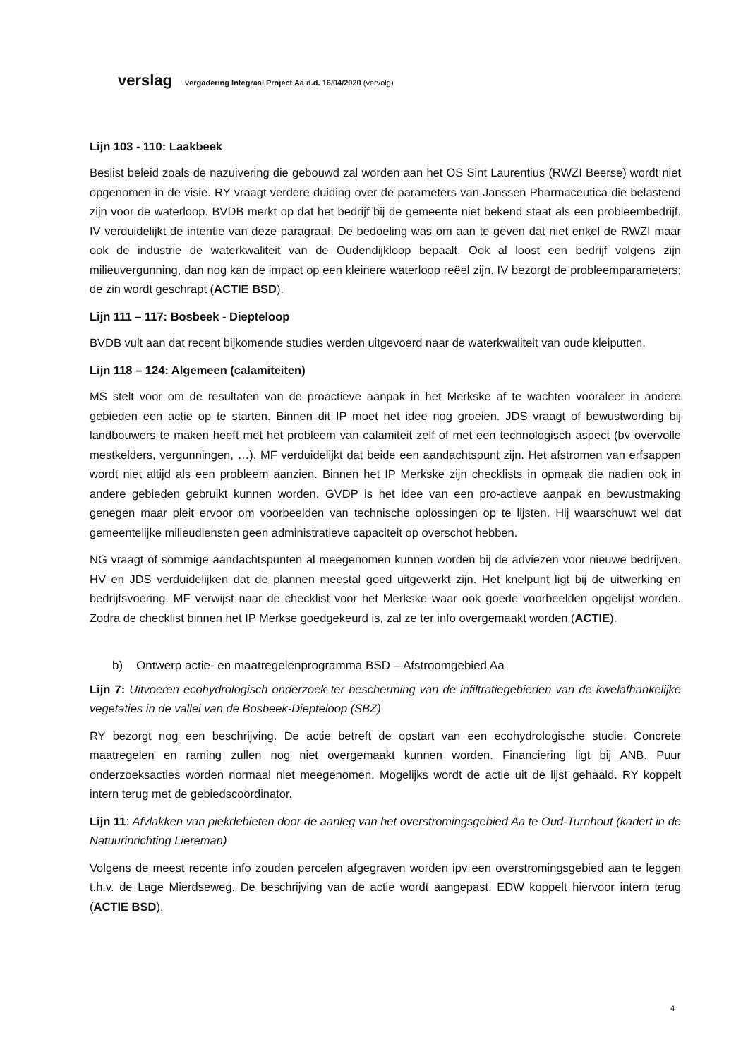verslag vergadering Integraal Project Aa d.d. 16/04/2020 (vervolg)
Lijn 103 - 110: Laakbeek
Beslist beleid zoals de nazuivering die gebouwd zal worden aan het OS Sint Laurentius (RWZI Beerse) wordt niet opgenomen in de visie. RY vraagt verdere duiding over de parameters van Janssen Pharmaceutica die belastend zijn voor de waterloop. BVDB merkt op dat het bedrijf bij de gemeente niet bekend staat als een probleembedrijf. IV verduidelijkt de intentie van deze paragraaf. De bedoeling was om aan te geven dat niet enkel de RWZI maar ook de industrie de waterkwaliteit van de Oudendijkloop bepaalt. Ook al loost een bedrijf volgens zijn milieuvergunning, dan nog kan de impact op een kleinere waterloop reëel zijn. IV bezorgt de probleemparameters; de zin wordt geschrapt (ACTIE BSD).
Lijn 111 – 117: Bosbeek - Diepteloop
BVDB vult aan dat recent bijkomende studies werden uitgevoerd naar de waterkwaliteit van oude kleiputten.
Lijn 118 – 124: Algemeen (calamiteiten)
MS stelt voor om de resultaten van de proactieve aanpak in het Merkske af te wachten vooraleer in andere gebieden een actie op te starten. Binnen dit IP moet het idee nog groeien. JDS vraagt of bewustwording bij landbouwers te maken heeft met het probleem van calamiteit zelf of met een technologisch aspect (bv overvolle mestkelders, vergunningen, …). MF verduidelijkt dat beide een aandachtspunt zijn. Het afstromen van erfsappen wordt niet altijd als een probleem aanzien. Binnen het IP Merkske zijn checklists in opmaak die nadien ook in andere gebieden gebruikt kunnen worden. GVDP is het idee van een pro-actieve aanpak en bewustmaking genegen maar pleit ervoor om voorbeelden van technische oplossingen op te lijsten. Hij waarschuwt wel dat gemeentelijke milieudiensten geen administratieve capaciteit op overschot hebben.
NG vraagt of sommige aandachtspunten al meegenomen kunnen worden bij de adviezen voor nieuwe bedrijven. HV en JDS verduidelijken dat de plannen meestal goed uitgewerkt zijn. Het knelpunt ligt bij de uitwerking en bedrijfsvoering. MF verwijst naar de checklist voor het Merkske waar ook goede voorbeelden opgelijst worden. Zodra de checklist binnen het IP Merkse goedgekeurd is, zal ze ter info overgemaakt worden (ACTIE).
b) Ontwerp actie- en maatregelenprogramma BSD – Afstroomgebied Aa
Lijn 7: Uitvoeren ecohydrologisch onderzoek ter bescherming van de infiltratiegebieden van de kwelafhankelijke vegetaties in de vallei van de Bosbeek-Diepteloop (SBZ)
RY bezorgt nog een beschrijving. De actie betreft de opstart van een ecohydrologische studie. Concrete maatregelen en raming zullen nog niet overgemaakt kunnen worden. Financiering ligt bij ANB. Puur onderzoeksacties worden normaal niet meegenomen. Mogelijks wordt de actie uit de lijst gehaald. RY koppelt intern terug met de gebiedscoördinator.
Lijn 11: Afvlakken van piekdebieten door de aanleg van het overstromingsgebied Aa te Oud-Turnhout (kadert in de Natuurinrichting Liereman)
Volgens de meest recente info zouden percelen afgegraven worden ipv een overstromingsgebied aan te leggen t.h.v. de Lage Mierdseweg. De beschrijving van de actie wordt aangepast. EDW koppelt hiervoor intern terug (ACTIE BSD).
4